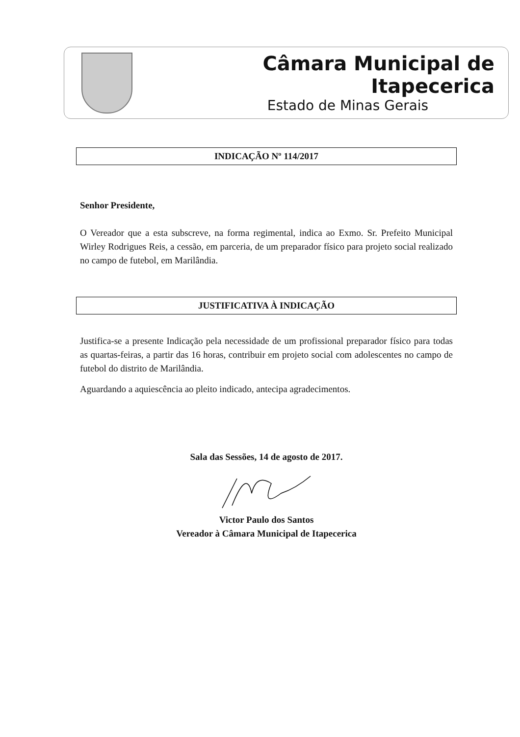Câmara Municipal de Itapecerica
Estado de Minas Gerais
INDICAÇÃO Nº 114/2017
Senhor Presidente,
O Vereador que a esta subscreve, na forma regimental, indica ao Exmo. Sr. Prefeito Municipal Wirley Rodrigues Reis, a cessão, em parceria, de um preparador físico para projeto social realizado no campo de futebol, em Marilândia.
JUSTIFICATIVA À INDICAÇÃO
Justifica-se a presente Indicação pela necessidade de um profissional preparador físico para todas as quartas-feiras, a partir das 16 horas, contribuir em projeto social com adolescentes no campo de futebol do distrito de Marilândia.
Aguardando a aquiescência ao pleito indicado, antecipa agradecimentos.
Sala das Sessões, 14 de agosto de 2017.
Victor Paulo dos Santos
Vereador à Câmara Municipal de Itapecerica